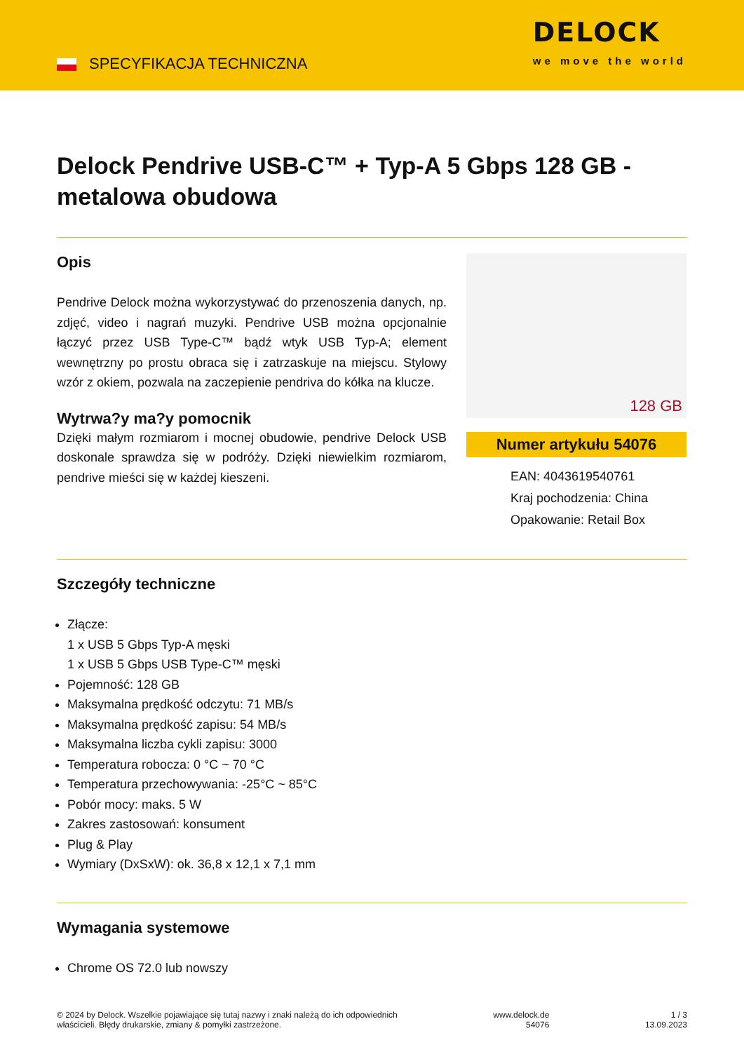SPECYFIKACJA TECHNICZNA
DELOCK
we move the world
Delock Pendrive USB-C™ + Typ-A 5 Gbps 128 GB - metalowa obudowa
Opis
Pendrive Delock można wykorzystywać do przenoszenia danych, np. zdjęć, video i nagrań muzyki. Pendrive USB można opcjonalnie łączyć przez USB Type-C™ bądź wtyk USB Typ-A; element wewnętrzny po prostu obraca się i zatrzaskuje na miejscu. Stylowy wzór z okiem, pozwala na zaczepienie pendriva do kółka na klucze.
Wytrwa?y ma?y pomocnik
Dzięki małym rozmiarom i mocnej obudowie, pendrive Delock USB doskonale sprawdza się w podróży. Dzięki niewielkim rozmiarom, pendrive mieści się w każdej kieszeni.
128 GB
Numer artykułu 54076
EAN: 4043619540761
Kraj pochodzenia: China
Opakowanie: Retail Box
Szczegóły techniczne
Złącze:
1 x USB 5 Gbps Typ-A męski
1 x USB 5 Gbps USB Type-C™ męski
Pojemność: 128 GB
Maksymalna prędkość odczytu: 71 MB/s
Maksymalna prędkość zapisu: 54 MB/s
Maksymalna liczba cykli zapisu: 3000
Temperatura robocza: 0 °C ~ 70 °C
Temperatura przechowywania: -25°C ~ 85°C
Pobór mocy: maks. 5 W
Zakres zastosowań: konsument
Plug & Play
Wymiary (DxSxW): ok. 36,8 x 12,1 x 7,1 mm
Wymagania systemowe
Chrome OS 72.0 lub nowszy
© 2024 by Delock. Wszelkie pojawiające się tutaj nazwy i znaki należą do ich odpowiednich
właścicieli. Błędy drukarskie, zmiany & pomyłki zastrzeżone.
www.delock.de
54076
1 / 3
13.09.2023